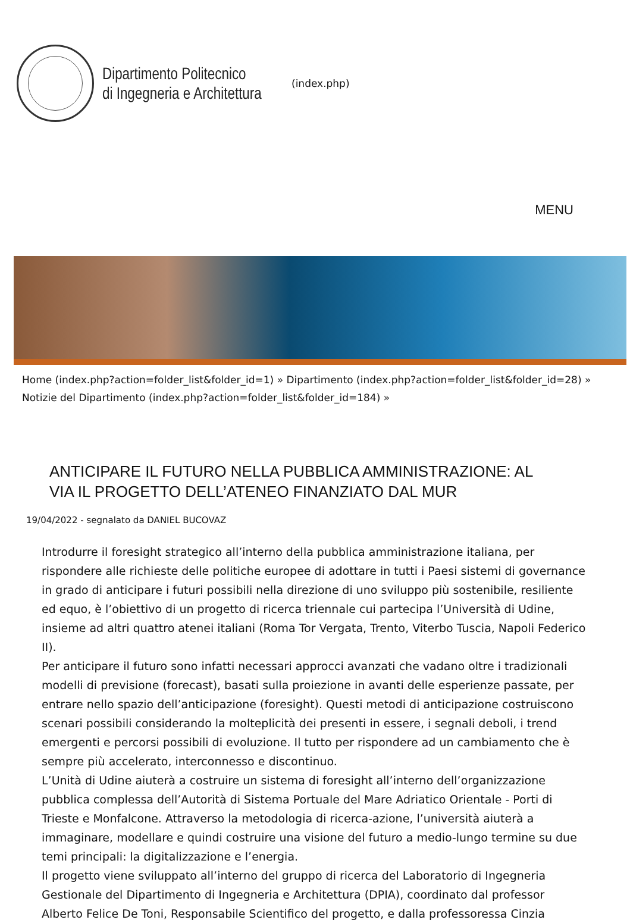Dipartimento Politecnico
di Ingegneria e Architettura
(index.php)
MENU
Home (index.php?action=folder_list&folder_id=1) » Dipartimento (index.php?action=folder_list&folder_id=28) » Notizie del Dipartimento (index.php?action=folder_list&folder_id=184) »
ANTICIPARE IL FUTURO NELLA PUBBLICA AMMINISTRAZIONE: AL VIA IL PROGETTO DELL’ATENEO FINANZIATO DAL MUR
19/04/2022 - segnalato da DANIEL BUCOVAZ
Introdurre il foresight strategico all’interno della pubblica amministrazione italiana, per rispondere alle richieste delle politiche europee di adottare in tutti i Paesi sistemi di governance in grado di anticipare i futuri possibili nella direzione di uno sviluppo più sostenibile, resiliente ed equo, è l’obiettivo di un progetto di ricerca triennale cui partecipa l’Università di Udine, insieme ad altri quattro atenei italiani (Roma Tor Vergata, Trento, Viterbo Tuscia, Napoli Federico II).
Per anticipare il futuro sono infatti necessari approcci avanzati che vadano oltre i tradizionali modelli di previsione (forecast), basati sulla proiezione in avanti delle esperienze passate, per entrare nello spazio dell’anticipazione (foresight). Questi metodi di anticipazione costruiscono scenari possibili considerando la molteplicità dei presenti in essere, i segnali deboli, i trend emergenti e percorsi possibili di evoluzione. Il tutto per rispondere ad un cambiamento che è sempre più accelerato, interconnesso e discontinuo.
L’Unità di Udine aiuterà a costruire un sistema di foresight all’interno dell’organizzazione pubblica complessa dell’Autorità di Sistema Portuale del Mare Adriatico Orientale - Porti di Trieste e Monfalcone. Attraverso la metodologia di ricerca-azione, l’università aiuterà a immaginare, modellare e quindi costruire una visione del futuro a medio-lungo termine su due temi principali: la digitalizzazione e l’energia.
Il progetto viene sviluppato all’interno del gruppo di ricerca del Laboratorio di Ingegneria Gestionale del Dipartimento di Ingegneria e Architettura (DPIA), coordinato dal professor Alberto Felice De Toni, Responsabile Scientifico del progetto, e dalla professoressa Cinzia